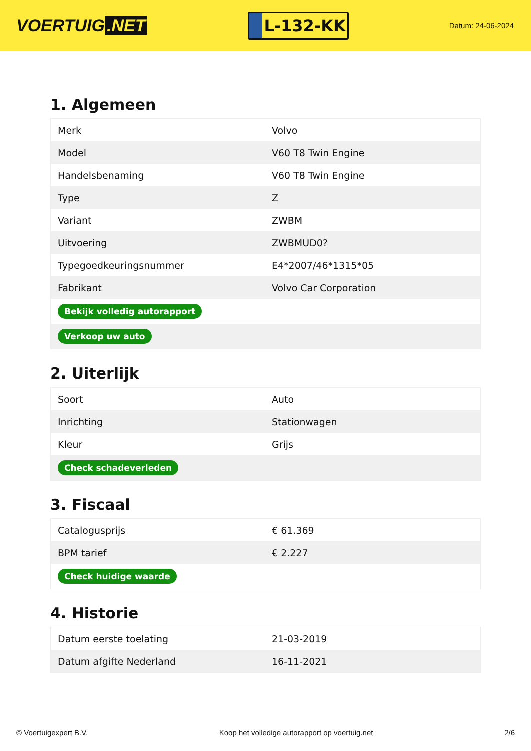VOERTUIG.NET
L-132-KK
Datum: 24-06-2024
1. Algemeen
| Merk | Volvo |
| Model | V60 T8 Twin Engine |
| Handelsbenaming | V60 T8 Twin Engine |
| Type | Z |
| Variant | ZWBM |
| Uitvoering | ZWBMUD0? |
| Typegoedkeuringsnummer | E4*2007/46*1315*05 |
| Fabrikant | Volvo Car Corporation |
| Bekijk volledig autorapport | |
| Verkoop uw auto | |
2. Uiterlijk
| Soort | Auto |
| Inrichting | Stationwagen |
| Kleur | Grijs |
| Check schadeverleden | |
3. Fiscaal
| Catalogusprijs | € 61.369 |
| BPM tarief | € 2.227 |
| Check huidige waarde | |
4. Historie
| Datum eerste toelating | 21-03-2019 |
| Datum afgifte Nederland | 16-11-2021 |
© Voertuigexpert B.V. Koop het volledige autorapport op voertuig.net 2/6